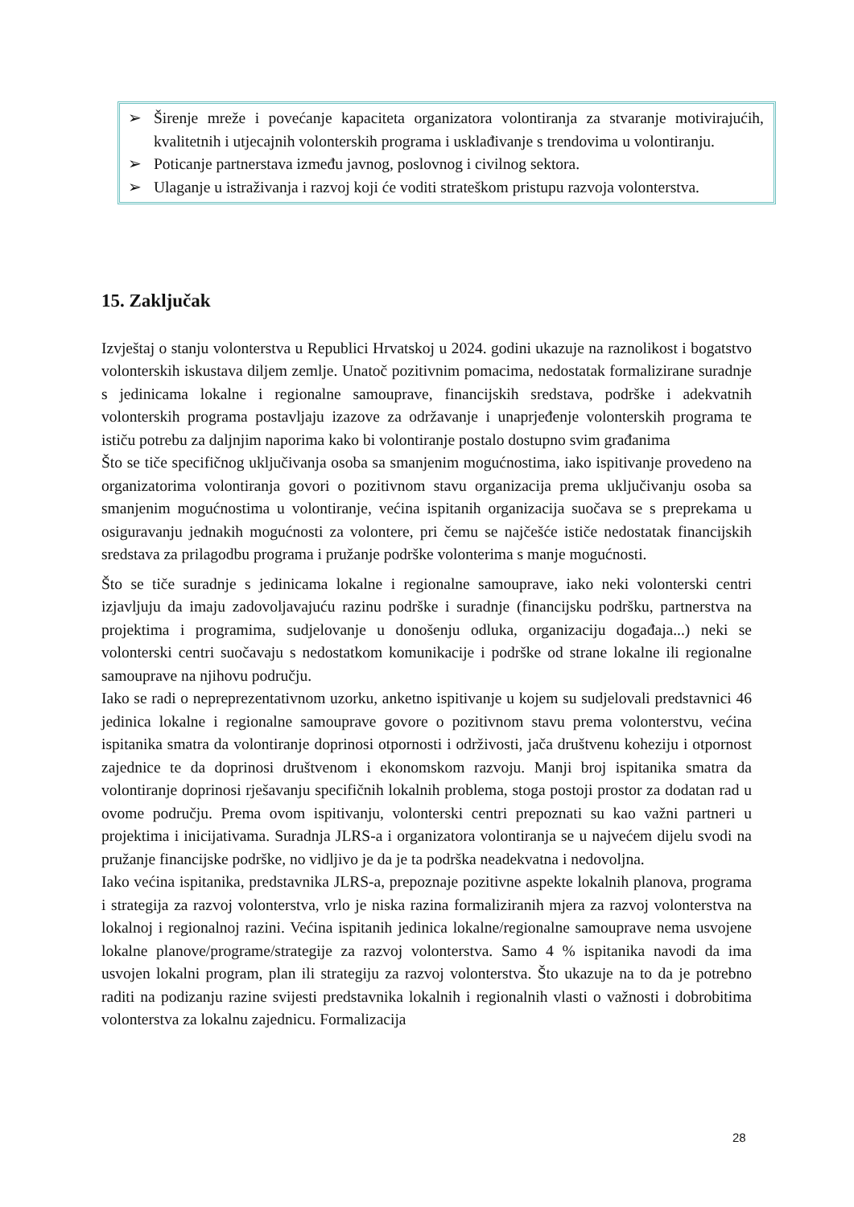➢ Širenje mreže i povećanje kapaciteta organizatora volontiranja za stvaranje motivirajućih, kvalitetnih i utjecajnih volonterskih programa i usklađivanje s trendovima u volontiranju.
➢ Poticanje partnerstava između javnog, poslovnog i civilnog sektora.
➢ Ulaganje u istraživanja i razvoj koji će voditi strateškom pristupu razvoja volonterstva.
15. Zaključak
Izvještaj o stanju volonterstva u Republici Hrvatskoj u 2024. godini ukazuje na raznolikost i bogatstvo volonterskih iskustava diljem zemlje. Unatoč pozitivnim pomacima, nedostatak formalizirane suradnje s jedinicama lokalne i regionalne samouprave, financijskih sredstava, podrške i adekvatnih volonterskih programa postavljaju izazove za održavanje i unaprjeđenje volonterskih programa te ističu potrebu za daljnjim naporima kako bi volontiranje postalo dostupno svim građanima
Što se tiče specifičnog uključivanja osoba sa smanjenim mogućnostima, iako ispitivanje provedeno na organizatorima volontiranja govori o pozitivnom stavu organizacija prema uključivanju osoba sa smanjenim mogućnostima u volontiranje, većina ispitanih organizacija suočava se s preprekama u osiguravanju jednakih mogućnosti za volontere, pri čemu se najčešće ističe nedostatak financijskih sredstava za prilagodbu programa i pružanje podrške volonterima s manje mogućnosti.
Što se tiče suradnje s jedinicama lokalne i regionalne samouprave, iako neki volonterski centri izjavljuju da imaju zadovoljavajuću razinu podrške i suradnje (financijsku podršku, partnerstva na projektima i programima, sudjelovanje u donošenju odluka, organizaciju događaja...) neki se volonterski centri suočavaju s nedostatkom komunikacije i podrške od strane lokalne ili regionalne samouprave na njihovu području.
Iako se radi o nepreprezentativnom uzorku, anketno ispitivanje u kojem su sudjelovali predstavnici 46 jedinica lokalne i regionalne samouprave govore o pozitivnom stavu prema volonterstvu, većina ispitanika smatra da volontiranje doprinosi otpornosti i održivosti, jača društvenu koheziju i otpornost zajednice te da doprinosi društvenom i ekonomskom razvoju. Manji broj ispitanika smatra da volontiranje doprinosi rješavanju specifičnih lokalnih problema, stoga postoji prostor za dodatan rad u ovome području. Prema ovom ispitivanju, volonterski centri prepoznati su kao važni partneri u projektima i inicijativama. Suradnja JLRS-a i organizatora volontiranja se u najvećem dijelu svodi na pružanje financijske podrške, no vidljivo je da je ta podrška neadekvatna i nedovoljna.
Iako većina ispitanika, predstavnika JLRS-a, prepoznaje pozitivne aspekte lokalnih planova, programa i strategija za razvoj volonterstva, vrlo je niska razina formaliziranih mjera za razvoj volonterstva na lokalnoj i regionalnoj razini. Većina ispitanih jedinica lokalne/regionalne samouprave nema usvojene lokalne planove/programe/strategije za razvoj volonterstva. Samo 4 % ispitanika navodi da ima usvojen lokalni program, plan ili strategiju za razvoj volonterstva. Što ukazuje na to da je potrebno raditi na podizanju razine svijesti predstavnika lokalnih i regionalnih vlasti o važnosti i dobrobitima volonterstva za lokalnu zajednicu. Formalizacija
28